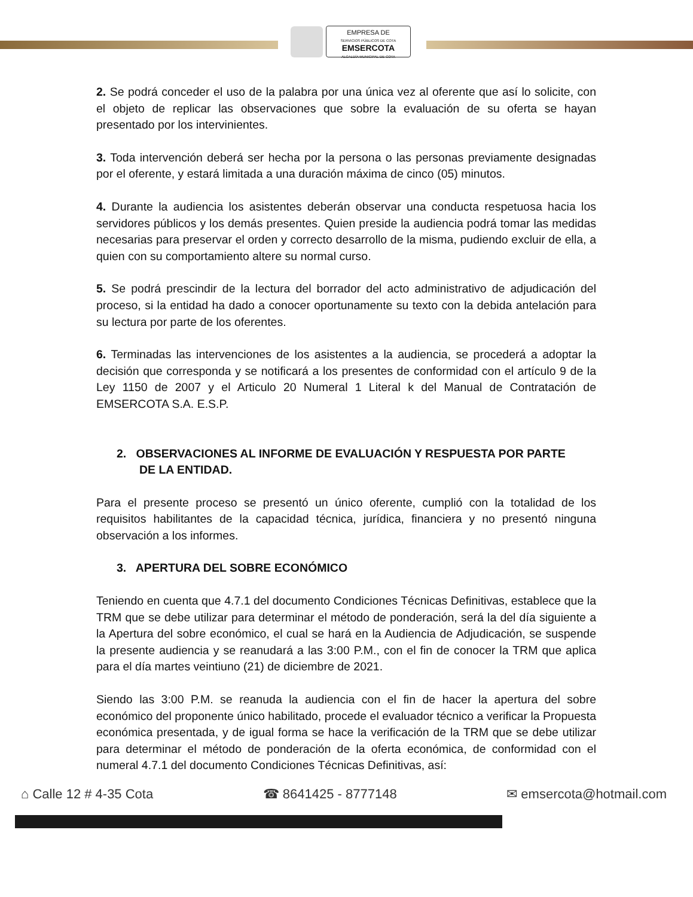EMPRESA DE
SERVICIOS PÚBLICOS DE COTA
EMSERCOTA
ALCALDÍA MUNICIPAL DE COTA
2. Se podrá conceder el uso de la palabra por una única vez al oferente que así lo solicite, con el objeto de replicar las observaciones que sobre la evaluación de su oferta se hayan presentado por los intervinientes.
3. Toda intervención deberá ser hecha por la persona o las personas previamente designadas por el oferente, y estará limitada a una duración máxima de cinco (05) minutos.
4. Durante la audiencia los asistentes deberán observar una conducta respetuosa hacia los servidores públicos y los demás presentes. Quien preside la audiencia podrá tomar las medidas necesarias para preservar el orden y correcto desarrollo de la misma, pudiendo excluir de ella, a quien con su comportamiento altere su normal curso.
5. Se podrá prescindir de la lectura del borrador del acto administrativo de adjudicación del proceso, si la entidad ha dado a conocer oportunamente su texto con la debida antelación para su lectura por parte de los oferentes.
6. Terminadas las intervenciones de los asistentes a la audiencia, se procederá a adoptar la decisión que corresponda y se notificará a los presentes de conformidad con el artículo 9 de la Ley 1150 de 2007 y el Articulo 20 Numeral 1 Literal k del Manual de Contratación de EMSERCOTA S.A. E.S.P.
2. OBSERVACIONES AL INFORME DE EVALUACIÓN Y RESPUESTA POR PARTE
DE LA ENTIDAD.
Para el presente proceso se presentó un único oferente, cumplió con la totalidad de los requisitos habilitantes de la capacidad técnica, jurídica, financiera y no presentó ninguna observación a los informes.
3. APERTURA DEL SOBRE ECONÓMICO
Teniendo en cuenta que 4.7.1 del documento Condiciones Técnicas Definitivas, establece que la TRM que se debe utilizar para determinar el método de ponderación, será la del día siguiente a la Apertura del sobre económico, el cual se hará en la Audiencia de Adjudicación, se suspende la presente audiencia y se reanudará a las 3:00 P.M., con el fin de conocer la TRM que aplica para el día martes veintiuno (21) de diciembre de 2021.
Siendo las 3:00 P.M. se reanuda la audiencia con el fin de hacer la apertura del sobre económico del proponente único habilitado, procede el evaluador técnico a verificar la Propuesta económica presentada, y de igual forma se hace la verificación de la TRM que se debe utilizar para determinar el método de ponderación de la oferta económica, de conformidad con el numeral 4.7.1 del documento Condiciones Técnicas Definitivas, así:
⌂ Calle 12 # 4-35 Cota ☎ 8641425 - 8777148 ✉ emsercota@hotmail.com